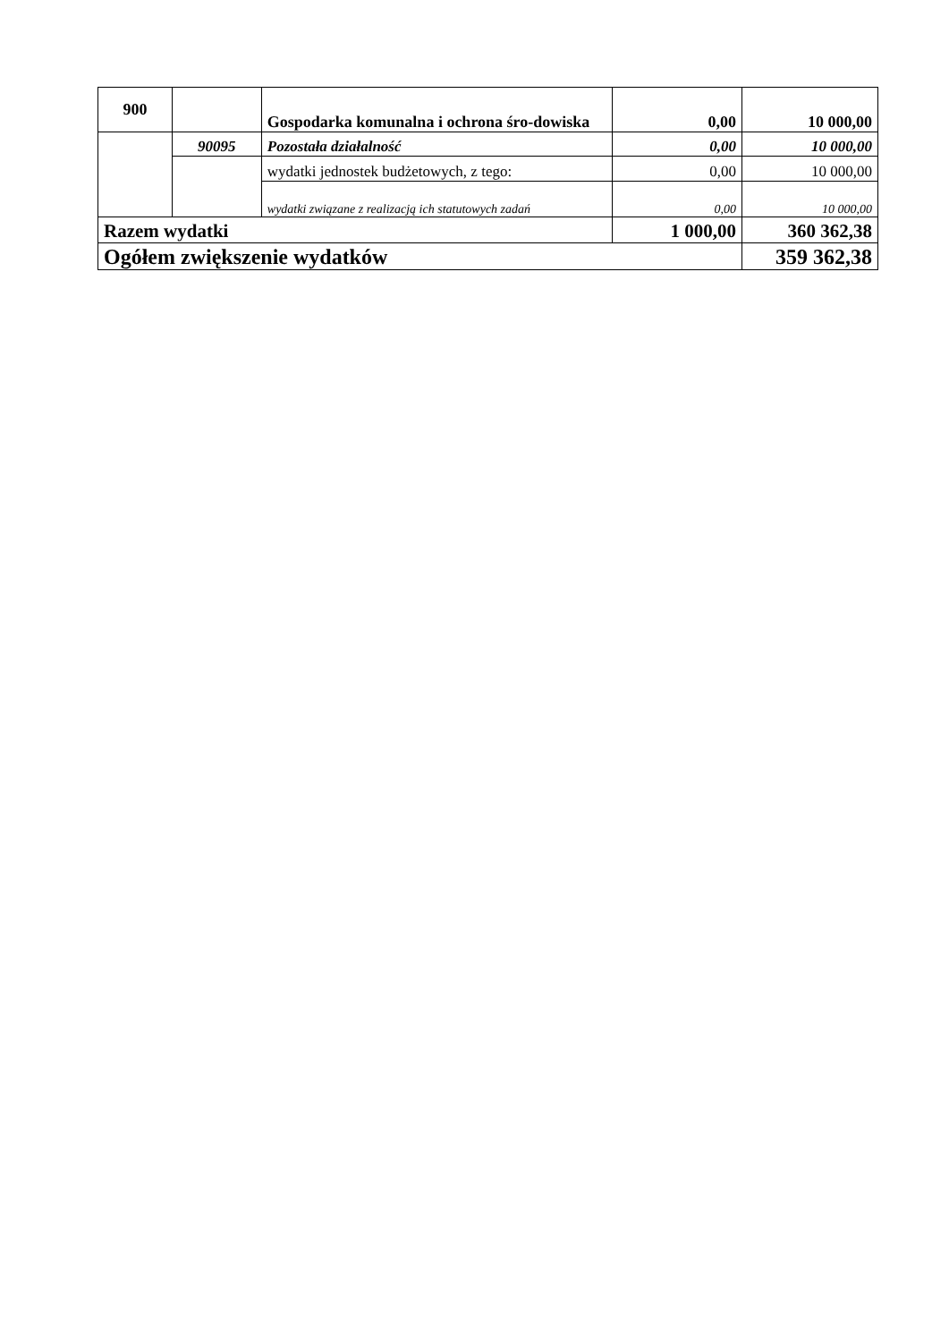| 900 | | Gospodarka komunalna i ochrona śro-dowiska | 0,00 | 10 000,00 |
| | 90095 | Pozostała działalność | 0,00 | 10 000,00 |
| | | wydatki jednostek budżetowych, z tego: | 0,00 | 10 000,00 |
| | | wydatki związane z realizacją ich statutowych zadań | 0,00 | 10 000,00 |
| Razem wydatki | | | 1 000,00 | 360 362,38 |
| Ogółem zwiększenie wydatków | | | | 359 362,38 |